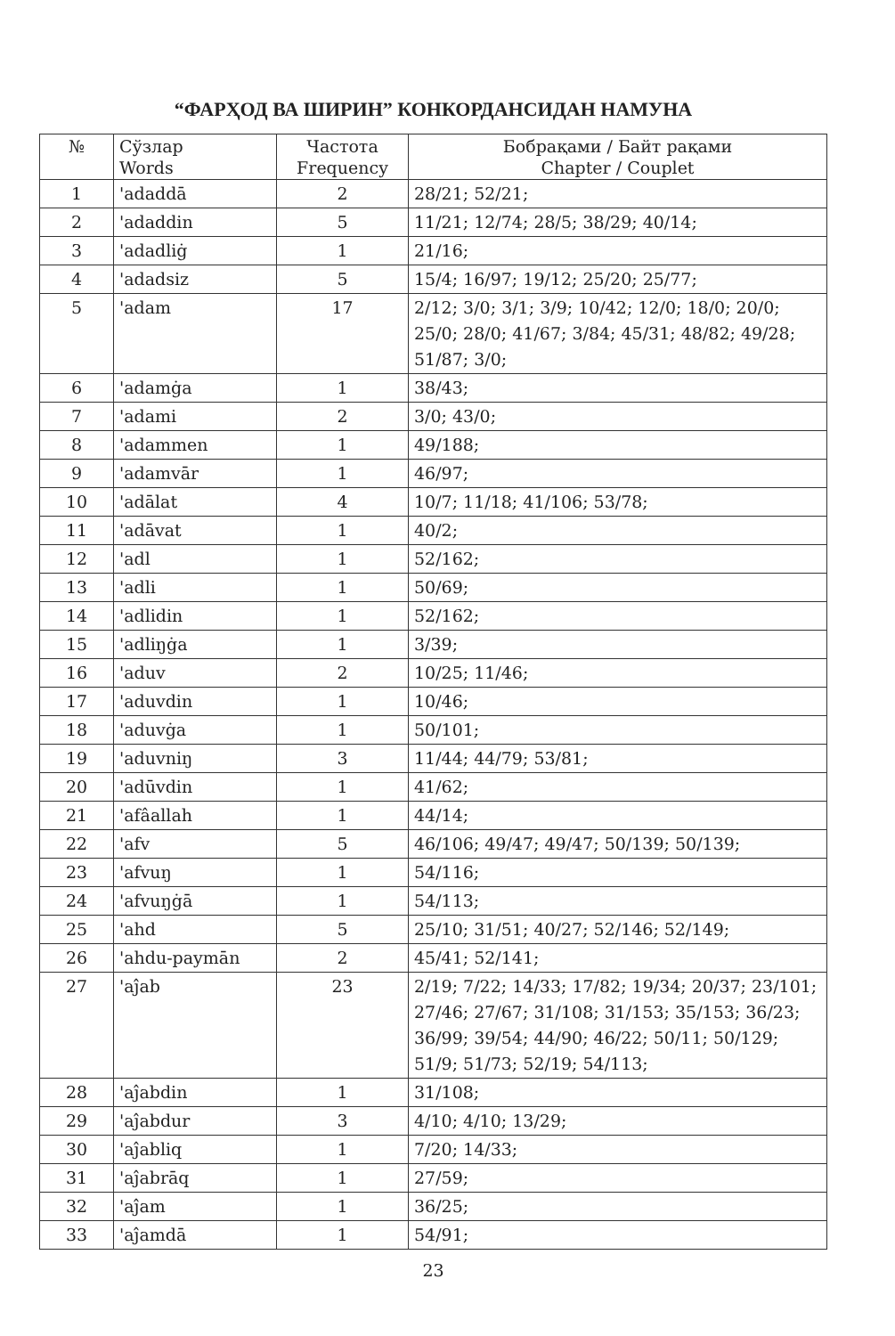“ФАРҲОД ВА ШИРИН” КОНКОРДАНСИДАН НАМУНА
| № | Сўзлар Words | Частота Frequency | Бобрақами / Байт рақами Chapter / Couplet |
| --- | --- | --- | --- |
| 1 | 'adaddā | 2 | 28/21; 52/21; |
| 2 | 'adaddin | 5 | 11/21; 12/74; 28/5; 38/29; 40/14; |
| 3 | 'adadliġ | 1 | 21/16; |
| 4 | 'adadsiz | 5 | 15/4; 16/97; 19/12; 25/20; 25/77; |
| 5 | 'adam | 17 | 2/12; 3/0; 3/1; 3/9; 10/42; 12/0; 18/0; 20/0; 25/0; 28/0; 41/67; 3/84; 45/31; 48/82; 49/28; 51/87; 3/0; |
| 6 | 'adamġa | 1 | 38/43; |
| 7 | 'adami | 2 | 3/0; 43/0; |
| 8 | 'adammen | 1 | 49/188; |
| 9 | 'adamvār | 1 | 46/97; |
| 10 | 'adālat | 4 | 10/7; 11/18; 41/106; 53/78; |
| 11 | 'adāvat | 1 | 40/2; |
| 12 | 'adl | 1 | 52/162; |
| 13 | 'adli | 1 | 50/69; |
| 14 | 'adlidin | 1 | 52/162; |
| 15 | 'adliŋġa | 1 | 3/39; |
| 16 | 'aduv | 2 | 10/25; 11/46; |
| 17 | 'aduvdin | 1 | 10/46; |
| 18 | 'aduvġa | 1 | 50/101; |
| 19 | 'aduvniŋ | 3 | 11/44; 44/79; 53/81; |
| 20 | 'adūvdin | 1 | 41/62; |
| 21 | 'afâallah | 1 | 44/14; |
| 22 | 'afv | 5 | 46/106; 49/47; 49/47; 50/139; 50/139; |
| 23 | 'afvuŋ | 1 | 54/116; |
| 24 | 'afvuŋġā | 1 | 54/113; |
| 25 | 'ahd | 5 | 25/10; 31/51; 40/27; 52/146; 52/149; |
| 26 | 'ahdu-paymān | 2 | 45/41; 52/141; |
| 27 | 'aĵab | 23 | 2/19; 7/22; 14/33; 17/82; 19/34; 20/37; 23/101; 27/46; 27/67; 31/108; 31/153; 35/153; 36/23; 36/99; 39/54; 44/90; 46/22; 50/11; 50/129; 51/9; 51/73; 52/19; 54/113; |
| 28 | 'aĵabdin | 1 | 31/108; |
| 29 | 'aĵabdur | 3 | 4/10; 4/10; 13/29; |
| 30 | 'aĵabliq | 1 | 7/20; 14/33; |
| 31 | 'aĵabrāq | 1 | 27/59; |
| 32 | 'aĵam | 1 | 36/25; |
| 33 | 'aĵamdā | 1 | 54/91; |
23